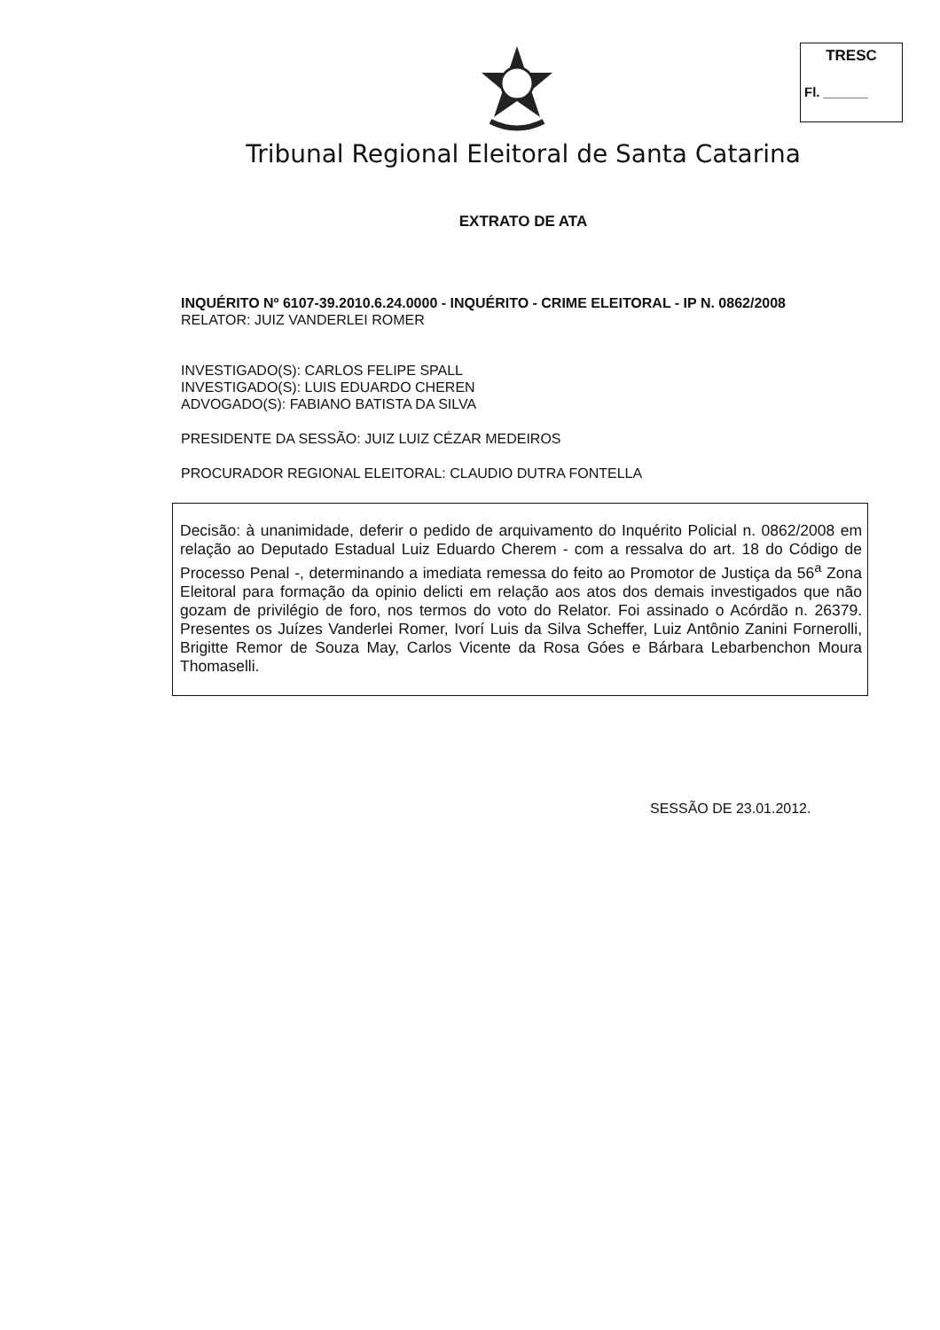TRESC
Fl. ______
Tribunal Regional Eleitoral de Santa Catarina
EXTRATO DE ATA
INQUÉRITO Nº 6107-39.2010.6.24.0000 - INQUÉRITO - CRIME ELEITORAL - IP N. 0862/2008
RELATOR: JUIZ VANDERLEI ROMER
INVESTIGADO(S): CARLOS FELIPE SPALL
INVESTIGADO(S): LUIS EDUARDO CHEREN
ADVOGADO(S): FABIANO BATISTA DA SILVA
PRESIDENTE DA SESSÃO: JUIZ LUIZ CÉZAR MEDEIROS
PROCURADOR REGIONAL ELEITORAL: CLAUDIO DUTRA FONTELLA
Decisão: à unanimidade, deferir o pedido de arquivamento do Inquérito Policial n. 0862/2008 em relação ao Deputado Estadual Luiz Eduardo Cherem - com a ressalva do art. 18 do Código de Processo Penal -, determinando a imediata remessa do feito ao Promotor de Justiça da 56<sup>a</sup> Zona Eleitoral para formação da opinio delicti em relação aos atos dos demais investigados que não gozam de privilégio de foro, nos termos do voto do Relator. Foi assinado o Acórdão n. 26379. Presentes os Juízes Vanderlei Romer, Ivorí Luis da Silva Scheffer, Luiz Antônio Zanini Fornerolli, Brigitte Remor de Souza May, Carlos Vicente da Rosa Góes e Bárbara Lebarbenchon Moura Thomaselli.
SESSÃO DE 23.01.2012.